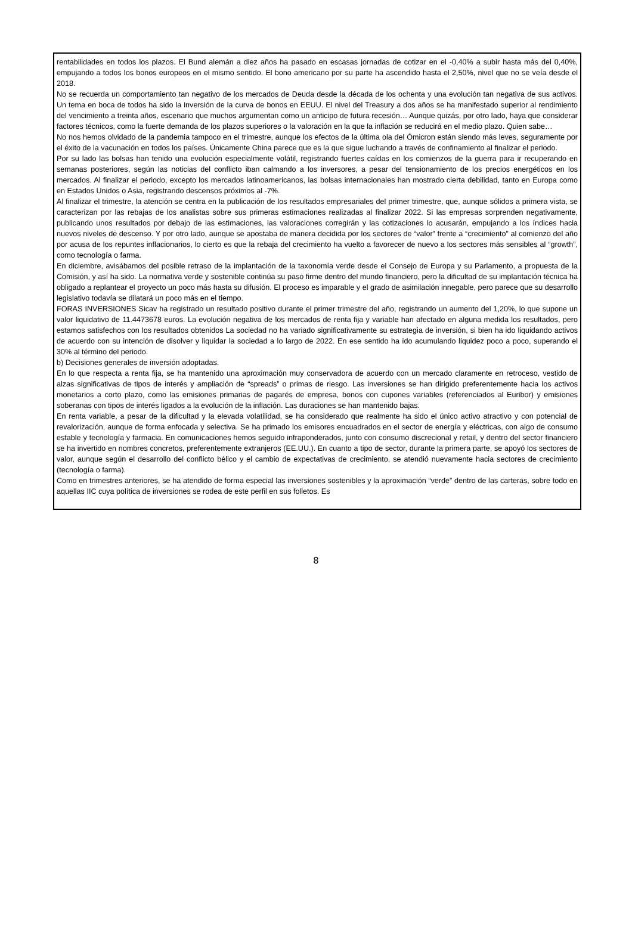rentabilidades en todos los plazos. El Bund alemán a diez años ha pasado en escasas jornadas de cotizar en el -0,40% a subir hasta más del 0,40%, empujando a todos los bonos europeos en el mismo sentido. El bono americano por su parte ha ascendido hasta el 2,50%, nivel que no se veía desde el 2018.
No se recuerda un comportamiento tan negativo de los mercados de Deuda desde la década de los ochenta y una evolución tan negativa de sus activos. Un tema en boca de todos ha sido la inversión de la curva de bonos en EEUU. El nivel del Treasury a dos años se ha manifestado superior al rendimiento del vencimiento a treinta años, escenario que muchos argumentan como un anticipo de futura recesión… Aunque quizás, por otro lado, haya que considerar factores técnicos, como la fuerte demanda de los plazos superiores o la valoración en la que la inflación se reducirá en el medio plazo. Quien sabe…
No nos hemos olvidado de la pandemia tampoco en el trimestre, aunque los efectos de la última ola del Ómicron están siendo más leves, seguramente por el éxito de la vacunación en todos los países. Únicamente China parece que es la que sigue luchando a través de confinamiento al finalizar el periodo.
Por su lado las bolsas han tenido una evolución especialmente volátil, registrando fuertes caídas en los comienzos de la guerra para ir recuperando en semanas posteriores, según las noticias del conflicto iban calmando a los inversores, a pesar del tensionamiento de los precios energéticos en los mercados. Al finalizar el periodo, excepto los mercados latinoamericanos, las bolsas internacionales han mostrado cierta debilidad, tanto en Europa como en Estados Unidos o Asia, registrando descensos próximos al -7%.
Al finalizar el trimestre, la atención se centra en la publicación de los resultados empresariales del primer trimestre, que, aunque sólidos a primera vista, se caracterizan por las rebajas de los analistas sobre sus primeras estimaciones realizadas al finalizar 2022. Si las empresas sorprenden negativamente, publicando unos resultados por debajo de las estimaciones, las valoraciones corregirán y las cotizaciones lo acusarán, empujando a los índices hacia nuevos niveles de descenso. Y por otro lado, aunque se apostaba de manera decidida por los sectores de “valor” frente a “crecimiento” al comienzo del año por acusa de los repuntes inflacionarios, lo cierto es que la rebaja del crecimiento ha vuelto a favorecer de nuevo a los sectores más sensibles al “growth”, como tecnología o farma.
En diciembre, avisábamos del posible retraso de la implantación de la taxonomía verde desde el Consejo de Europa y su Parlamento, a propuesta de la Comisión, y así ha sido. La normativa verde y sostenible continúa su paso firme dentro del mundo financiero, pero la dificultad de su implantación técnica ha obligado a replantear el proyecto un poco más hasta su difusión. El proceso es imparable y el grado de asimilación innegable, pero parece que su desarrollo legislativo todavía se dilatará un poco más en el tiempo.
FORAS INVERSIONES Sicav ha registrado un resultado positivo durante el primer trimestre del año, registrando un aumento del 1,20%, lo que supone un valor liquidativo de 11.4473678 euros. La evolución negativa de los mercados de renta fija y variable han afectado en alguna medida los resultados, pero estamos satisfechos con los resultados obtenidos La sociedad no ha variado significativamente su estrategia de inversión, si bien ha ido liquidando activos de acuerdo con su intención de disolver y liquidar la sociedad a lo largo de 2022. En ese sentido ha ido acumulando liquidez poco a poco, superando el 30% al término del periodo.
b) Decisiones generales de inversión adoptadas.
En lo que respecta a renta fija, se ha mantenido una aproximación muy conservadora de acuerdo con un mercado claramente en retroceso, vestido de alzas significativas de tipos de interés y ampliación de “spreads” o primas de riesgo. Las inversiones se han dirigido preferentemente hacia los activos monetarios a corto plazo, como las emisiones primarias de pagarés de empresa, bonos con cupones variables (referenciados al Euribor) y emisiones soberanas con tipos de interés ligados a la evolución de la inflación. Las duraciones se han mantenido bajas.
En renta variable, a pesar de la dificultad y la elevada volatilidad, se ha considerado que realmente ha sido el único activo atractivo y con potencial de revalorización, aunque de forma enfocada y selectiva. Se ha primado los emisores encuadrados en el sector de energía y eléctricas, con algo de consumo estable y tecnología y farmacia. En comunicaciones hemos seguido infraponderados, junto con consumo discrecional y retail, y dentro del sector financiero se ha invertido en nombres concretos, preferentemente extranjeros (EE.UU.). En cuanto a tipo de sector, durante la primera parte, se apoyó los sectores de valor, aunque según el desarrollo del conflicto bélico y el cambio de expectativas de crecimiento, se atendió nuevamente hacia sectores de crecimiento (tecnología o farma).
Como en trimestres anteriores, se ha atendido de forma especial las inversiones sostenibles y la aproximación “verde” dentro de las carteras, sobre todo en aquellas IIC cuya política de inversiones se rodea de este perfil en sus folletos. Es
8